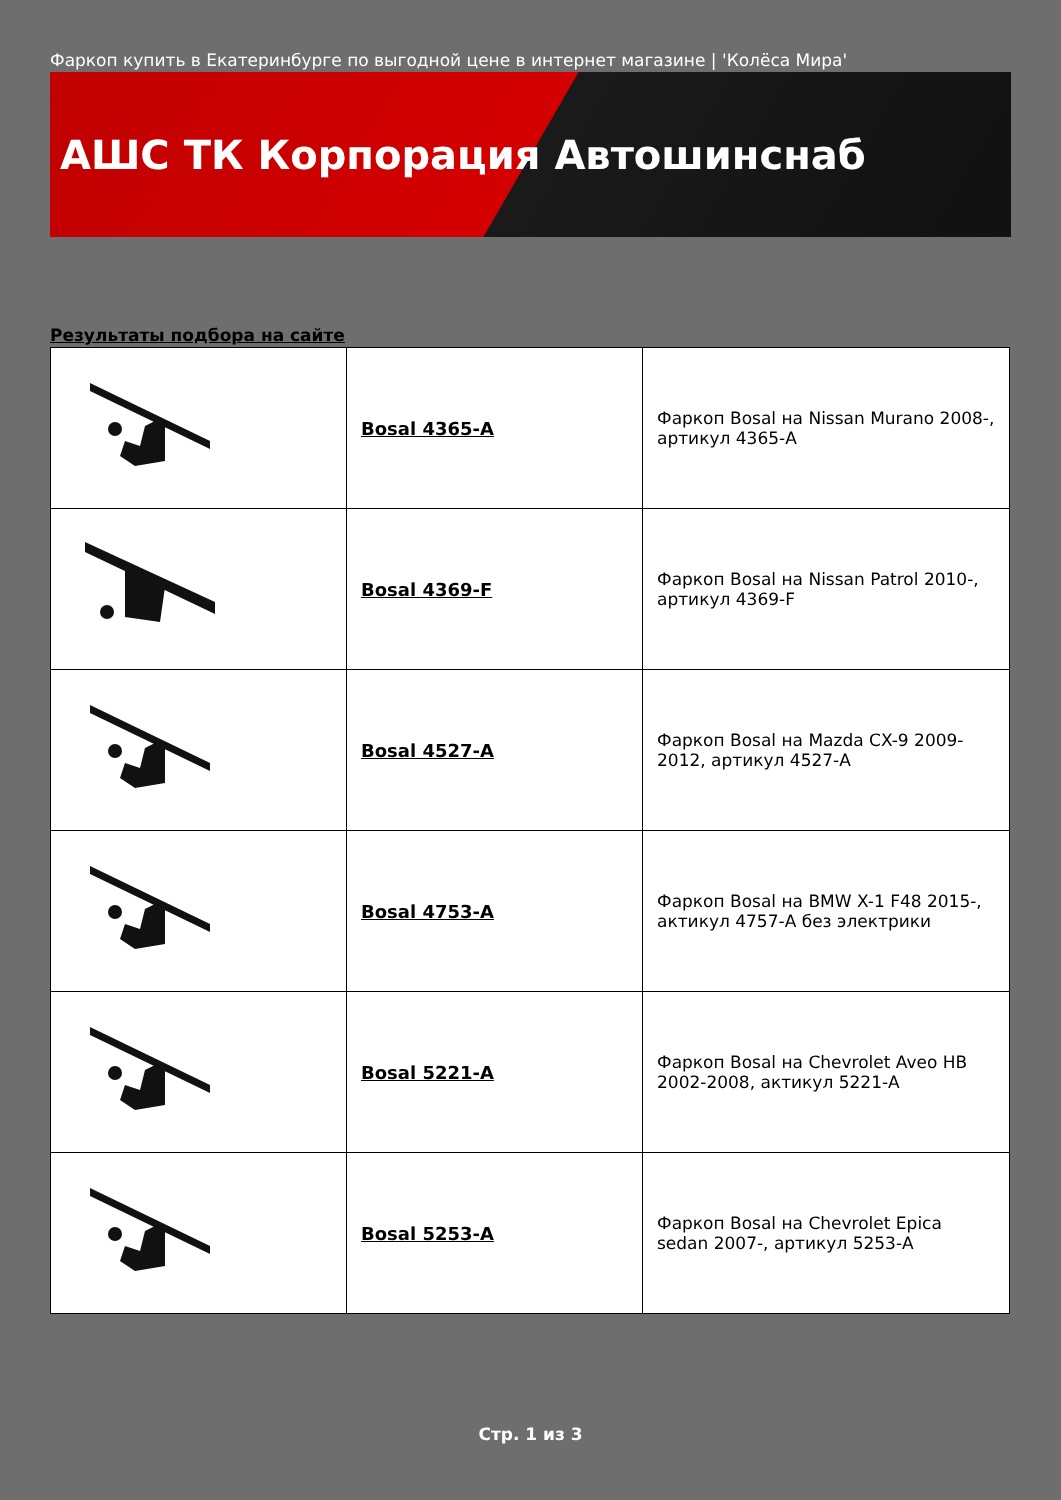Фаркоп купить в Екатеринбурге по выгодной цене в интернет магазине | 'Колёса Мира'
АШС ТК Корпорация Автошинснаб
Результаты подбора на сайте
| | Bosal 4365-A | Фаркоп Bosal на Nissan Murano 2008-, артикул 4365-A |
| | Bosal 4369-F | Фаркоп Bosal на Nissan Patrol 2010-, артикул 4369-F |
| | Bosal 4527-A | Фаркоп Bosal на Mazda CX-9 2009-2012, артикул 4527-A |
| | Bosal 4753-A | Фаркоп Bosal на BMW X-1 F48 2015-, актикул 4757-A без электрики |
| | Bosal 5221-A | Фаркоп Bosal на Chevrolet Aveo HB 2002-2008, актикул 5221-A |
| | Bosal 5253-A | Фаркоп Bosal на Chevrolet Epica sedan 2007-, артикул 5253-A |
Стр. 1 из 3